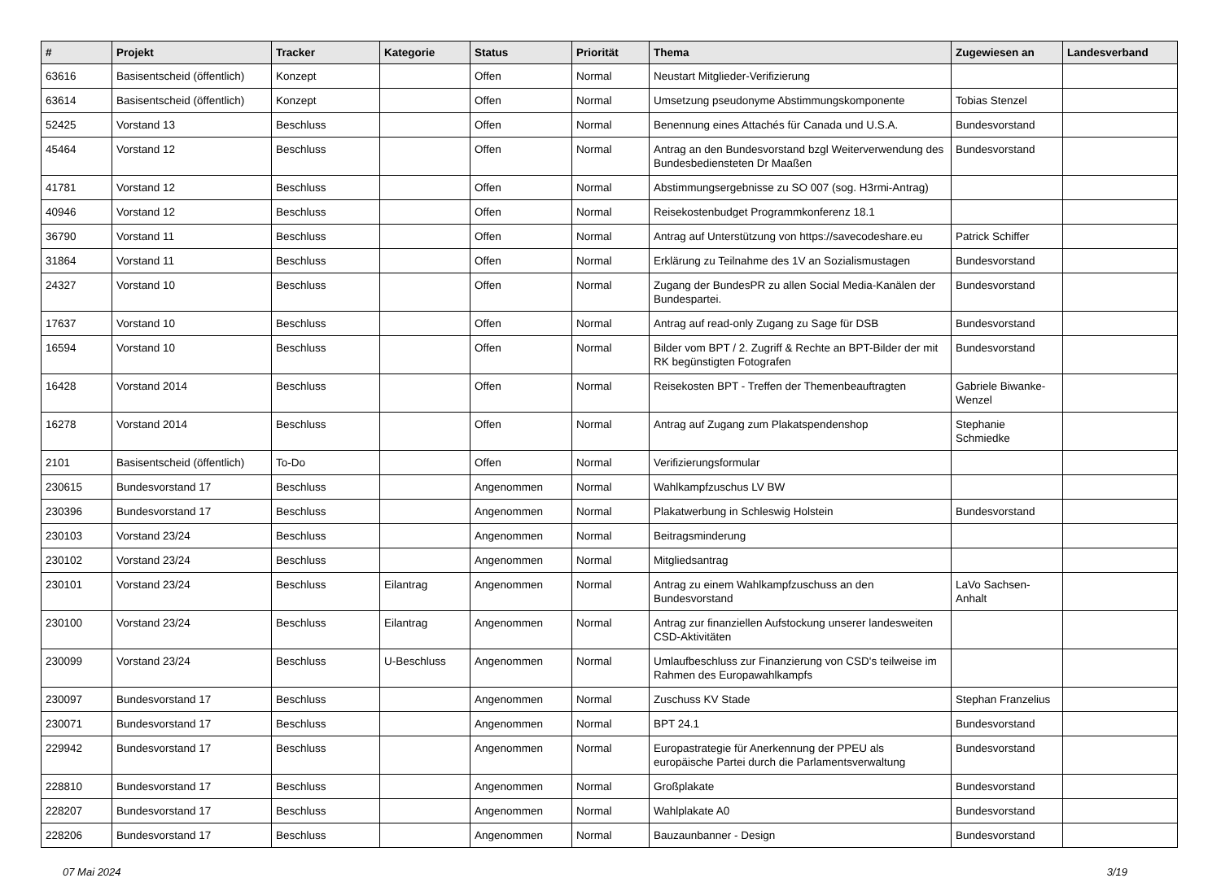| # | Projekt | Tracker | Kategorie | Status | Priorität | Thema | Zugewiesen an | Landesverband |
| --- | --- | --- | --- | --- | --- | --- | --- | --- |
| 63616 | Basisentscheid (öffentlich) | Konzept | | Offen | Normal | Neustart Mitglieder-Verifizierung | | |
| 63614 | Basisentscheid (öffentlich) | Konzept | | Offen | Normal | Umsetzung pseudonyme Abstimmungskomponente | Tobias Stenzel | |
| 52425 | Vorstand 13 | Beschluss | | Offen | Normal | Benennung eines Attachés für Canada und U.S.A. | Bundesvorstand | |
| 45464 | Vorstand 12 | Beschluss | | Offen | Normal | Antrag an den Bundesvorstand bzgl Weiterverwendung des Bundesbediensteten Dr Maaßen | Bundesvorstand | |
| 41781 | Vorstand 12 | Beschluss | | Offen | Normal | Abstimmungsergebnisse zu SO 007 (sog. H3rmi-Antrag) | | |
| 40946 | Vorstand 12 | Beschluss | | Offen | Normal | Reisekostenbudget Programmkonferenz 18.1 | | |
| 36790 | Vorstand 11 | Beschluss | | Offen | Normal | Antrag auf Unterstützung von https://savecodeshare.eu | Patrick Schiffer | |
| 31864 | Vorstand 11 | Beschluss | | Offen | Normal | Erklärung zu Teilnahme des 1V an Sozialismustagen | Bundesvorstand | |
| 24327 | Vorstand 10 | Beschluss | | Offen | Normal | Zugang der BundesPR zu allen Social Media-Kanälen der Bundespartei. | Bundesvorstand | |
| 17637 | Vorstand 10 | Beschluss | | Offen | Normal | Antrag auf read-only Zugang zu Sage für DSB | Bundesvorstand | |
| 16594 | Vorstand 10 | Beschluss | | Offen | Normal | Bilder vom BPT / 2. Zugriff & Rechte an BPT-Bilder der mit RK begünstigten Fotografen | Bundesvorstand | |
| 16428 | Vorstand 2014 | Beschluss | | Offen | Normal | Reisekosten BPT - Treffen der Themenbeauftragten | Gabriele Biwanke-Wenzel | |
| 16278 | Vorstand 2014 | Beschluss | | Offen | Normal | Antrag auf Zugang zum Plakatspendenshop | Stephanie Schmiedke | |
| 2101 | Basisentscheid (öffentlich) | To-Do | | Offen | Normal | Verifizierungsformular | | |
| 230615 | Bundesvorstand 17 | Beschluss | | Angenommen | Normal | Wahlkampfzuschus LV BW | | |
| 230396 | Bundesvorstand 17 | Beschluss | | Angenommen | Normal | Plakatwerbung in Schleswig Holstein | Bundesvorstand | |
| 230103 | Vorstand 23/24 | Beschluss | | Angenommen | Normal | Beitragsminderung | | |
| 230102 | Vorstand 23/24 | Beschluss | | Angenommen | Normal | Mitgliedsantrag | | |
| 230101 | Vorstand 23/24 | Beschluss | Eilantrag | Angenommen | Normal | Antrag zu einem Wahlkampfzuschuss an den Bundesvorstand | LaVo Sachsen-Anhalt | |
| 230100 | Vorstand 23/24 | Beschluss | Eilantrag | Angenommen | Normal | Antrag zur finanziellen Aufstockung unserer landesweiten CSD-Aktivitäten | | |
| 230099 | Vorstand 23/24 | Beschluss | U-Beschluss | Angenommen | Normal | Umlaufbeschluss zur Finanzierung von CSD's teilweise im Rahmen des Europawahlkampfs | | |
| 230097 | Bundesvorstand 17 | Beschluss | | Angenommen | Normal | Zuschuss KV Stade | Stephan Franzelius | |
| 230071 | Bundesvorstand 17 | Beschluss | | Angenommen | Normal | BPT 24.1 | Bundesvorstand | |
| 229942 | Bundesvorstand 17 | Beschluss | | Angenommen | Normal | Europastrategie für Anerkennung der PPEU als europäische Partei durch die Parlamentsverwaltung | Bundesvorstand | |
| 228810 | Bundesvorstand 17 | Beschluss | | Angenommen | Normal | Großplakate | Bundesvorstand | |
| 228207 | Bundesvorstand 17 | Beschluss | | Angenommen | Normal | Wahlplakate A0 | Bundesvorstand | |
| 228206 | Bundesvorstand 17 | Beschluss | | Angenommen | Normal | Bauzaunbanner - Design | Bundesvorstand | |
07 Mai 2024 3/19